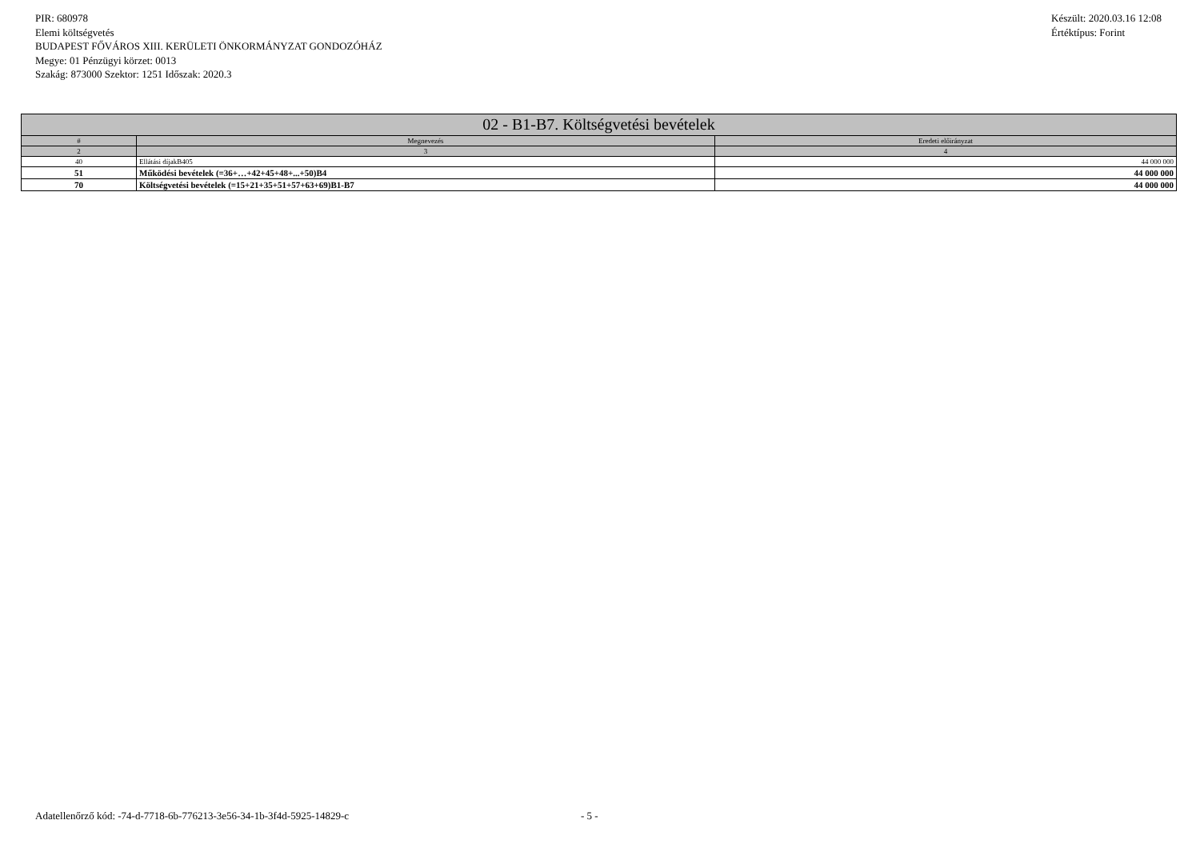PIR: 680978
Elemi költségvetés
BUDAPEST FŐVÁROS XIII. KERÜLETI ÖNKORMÁNYZAT GONDOZÓHÁZ
Megye: 01 Pénzügyi körzet: 0013
Szakág: 873000 Szektor: 1251 Időszak: 2020.3
Készült: 2020.03.16 12:08
Értéktípus: Forint
| 02 - B1-B7. Költségvetési bevételek | | |
| --- | --- | --- |
| # | Megnevezés | Eredeti előirányzat |
| 2 | 3 | 4 |
| 40 | Ellátási díjakB405 | 44 000 000 |
| 51 | Működési bevételek (=36+…+42+45+48+...+50)B4 | 44 000 000 |
| 70 | Költségvetési bevételek (=15+21+35+51+57+63+69)B1-B7 | 44 000 000 |
Adatellenőrző kód: -74-d-7718-6b-776213-3e56-34-1b-3f4d-5925-14829-c - 5 -